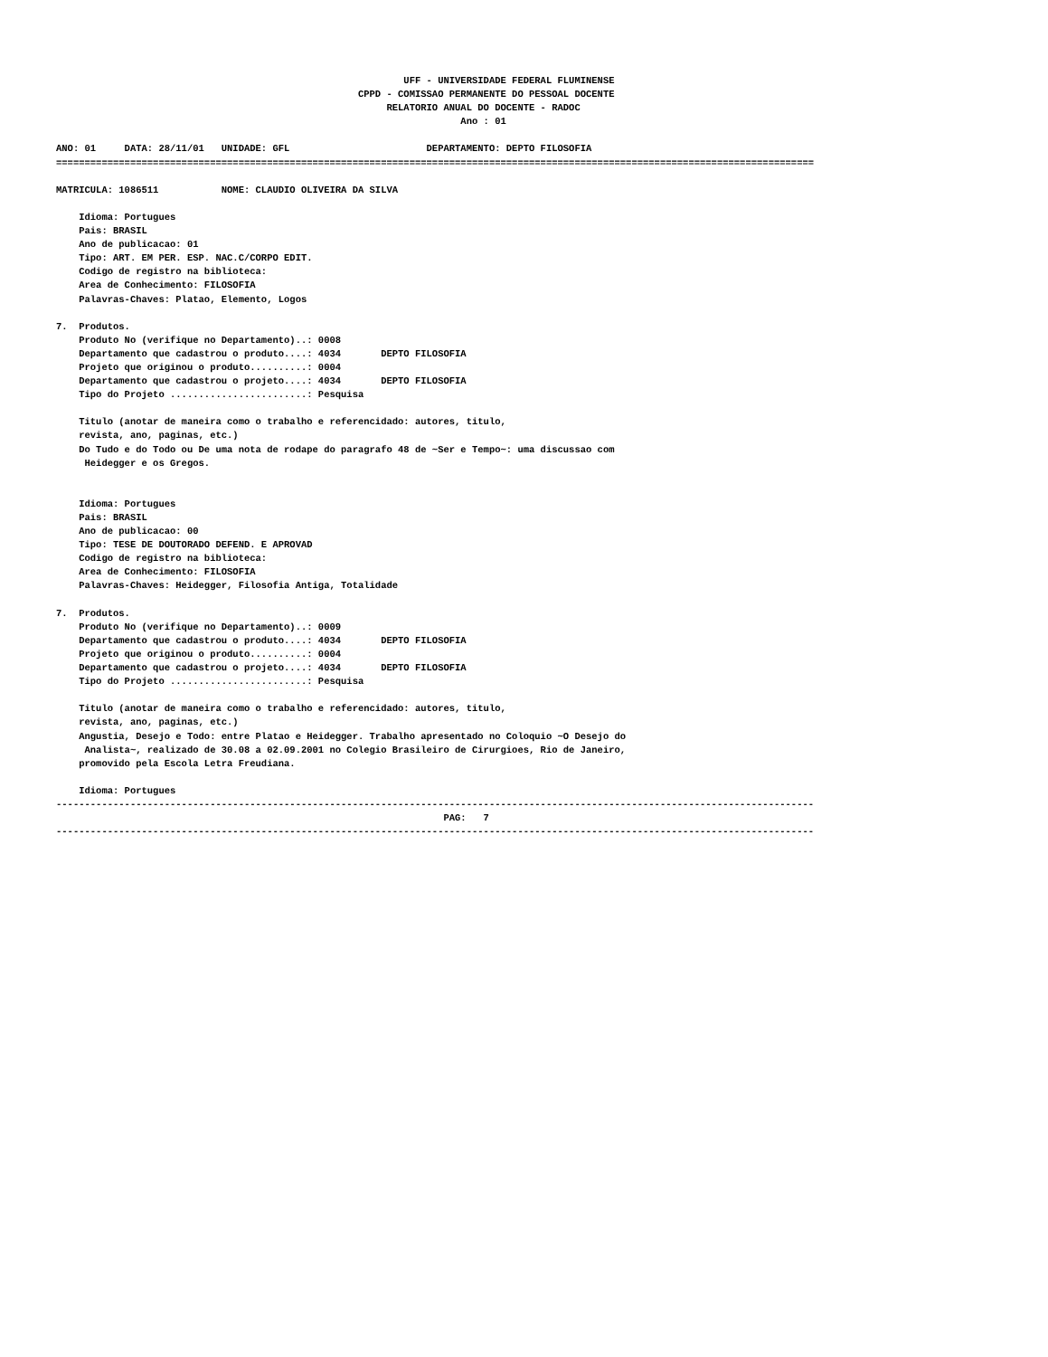UFF - UNIVERSIDADE FEDERAL FLUMINENSE
                                                     CPPD - COMISSAO PERMANENTE DO PESSOAL DOCENTE
                                                          RELATORIO ANUAL DO DOCENTE - RADOC
                                                                       Ano : 01

ANO: 01     DATA: 28/11/01   UNIDADE: GFL                        DEPARTAMENTO: DEPTO FILOSOFIA
=====================================================================================================================================

MATRICULA: 1086511           NOME: CLAUDIO OLIVEIRA DA SILVA

    Idioma: Portugues
    Pais: BRASIL
    Ano de publicacao: 01
    Tipo: ART. EM PER. ESP. NAC.C/CORPO EDIT.
    Codigo de registro na biblioteca:
    Area de Conhecimento: FILOSOFIA
    Palavras-Chaves: Platao, Elemento, Logos

7.  Produtos.
    Produto No (verifique no Departamento)..: 0008
    Departamento que cadastrou o produto....: 4034       DEPTO FILOSOFIA
    Projeto que originou o produto..........: 0004
    Departamento que cadastrou o projeto....: 4034       DEPTO FILOSOFIA
    Tipo do Projeto ........................: Pesquisa

    Titulo (anotar de maneira como o trabalho e referencidado: autores, titulo,
    revista, ano, paginas, etc.)
    Do Tudo e do Todo ou De uma nota de rodape do paragrafo 48 de ~Ser e Tempo~: uma discussao com
     Heidegger e os Gregos.


    Idioma: Portugues
    Pais: BRASIL
    Ano de publicacao: 00
    Tipo: TESE DE DOUTORADO DEFEND. E APROVAD
    Codigo de registro na biblioteca:
    Area de Conhecimento: FILOSOFIA
    Palavras-Chaves: Heidegger, Filosofia Antiga, Totalidade

7.  Produtos.
    Produto No (verifique no Departamento)..: 0009
    Departamento que cadastrou o produto....: 4034       DEPTO FILOSOFIA
    Projeto que originou o produto..........: 0004
    Departamento que cadastrou o projeto....: 4034       DEPTO FILOSOFIA
    Tipo do Projeto ........................: Pesquisa

    Titulo (anotar de maneira como o trabalho e referencidado: autores, titulo,
    revista, ano, paginas, etc.)
    Angustia, Desejo e Todo: entre Platao e Heidegger. Trabalho apresentado no Coloquio ~O Desejo do
     Analista~, realizado de 30.08 a 02.09.2001 no Colegio Brasileiro de Cirurgioes, Rio de Janeiro,
    promovido pela Escola Letra Freudiana.

    Idioma: Portugues
-------------------------------------------------------------------------------------------------------------------------------------
                                                                    PAG:   7
-------------------------------------------------------------------------------------------------------------------------------------